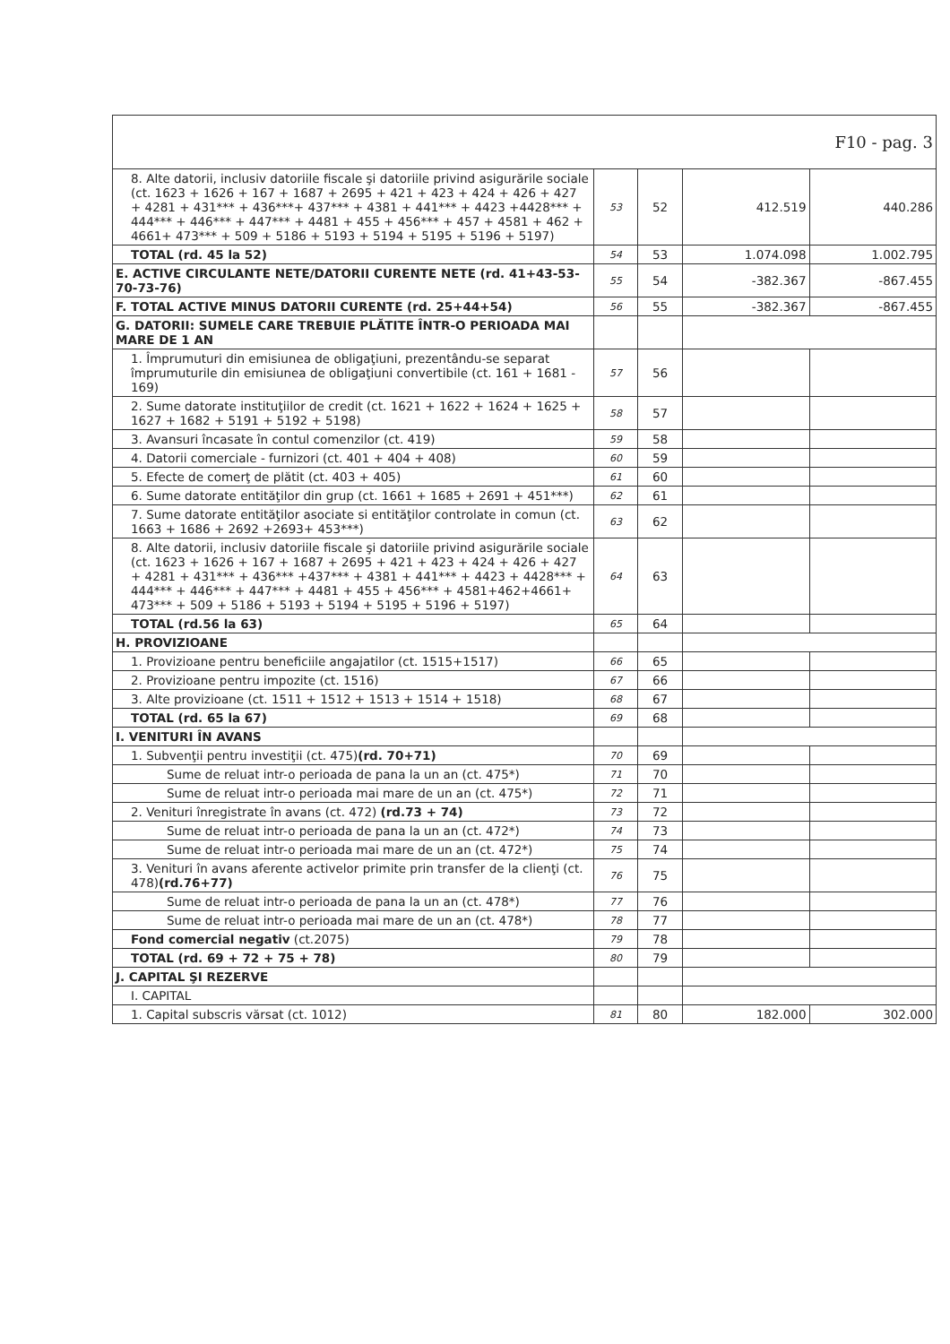| F10 - pag. 3 | | | | |
| 8. Alte datorii, inclusiv datoriile fiscale şi datoriile privind asigurările sociale (ct. 1623 + 1626 + 167 + 1687 + 2695 + 421 + 423 + 424 + 426 + 427 + 4281 + 431*** + 436***+ 437*** + 4381 + 441*** + 4423 +4428*** + 444*** + 446*** + 447*** + 4481 + 455 + 456*** + 457 + 4581 + 462 + 4661+ 473*** + 509 + 5186 + 5193 + 5194 + 5195 + 5196 + 5197) | 53 | 52 | 412.519 | 440.286 |
| TOTAL (rd. 45 la 52) | 54 | 53 | 1.074.098 | 1.002.795 |
| E. ACTIVE CIRCULANTE NETE/DATORII CURENTE NETE (rd. 41+43-53-70-73-76) | 55 | 54 | -382.367 | -867.455 |
| F. TOTAL ACTIVE MINUS DATORII CURENTE (rd. 25+44+54) | 56 | 55 | -382.367 | -867.455 |
| G. DATORII: SUMELE CARE TREBUIE PLĂTITE ÎNTR-O PERIOADA MAI MARE DE 1 AN | | | | |
| 1. Împrumuturi din emisiunea de obligaţiuni, prezentându-se separat împrumuturile din emisiunea de obligaţiuni convertibile (ct. 161 + 1681 - 169) | 57 | 56 | | |
| 2. Sume datorate instituţiilor de credit (ct. 1621 + 1622 + 1624 + 1625 + 1627 + 1682 + 5191 + 5192 + 5198) | 58 | 57 | | |
| 3. Avansuri încasate în contul comenzilor (ct. 419) | 59 | 58 | | |
| 4. Datorii comerciale - furnizori (ct. 401 + 404 + 408) | 60 | 59 | | |
| 5. Efecte de comerţ de plătit (ct. 403 + 405) | 61 | 60 | | |
| 6. Sume datorate entităţilor din grup (ct. 1661 + 1685 + 2691 + 451***) | 62 | 61 | | |
| 7. Sume datorate entităţilor asociate si entităţilor controlate in comun (ct. 1663 + 1686 + 2692 +2693+ 453***) | 63 | 62 | | |
| 8. Alte datorii, inclusiv datoriile fiscale şi datoriile privind asigurările sociale (ct. 1623 + 1626 + 167 + 1687 + 2695 + 421 + 423 + 424 + 426 + 427 + 4281 + 431*** + 436*** +437*** + 4381 + 441*** + 4423 + 4428*** + 444*** + 446*** + 447*** + 4481 + 455 + 456*** + 4581+462+4661+ 473*** + 509 + 5186 + 5193 + 5194 + 5195 + 5196 + 5197) | 64 | 63 | | |
| TOTAL (rd.56 la 63) | 65 | 64 | | |
| H. PROVIZIOANE | | | | |
| 1. Provizioane pentru beneficiile angajatilor (ct. 1515+1517) | 66 | 65 | | |
| 2. Provizioane pentru impozite (ct. 1516) | 67 | 66 | | |
| 3. Alte provizioane (ct. 1511 + 1512 + 1513 + 1514 + 1518) | 68 | 67 | | |
| TOTAL (rd. 65 la 67) | 69 | 68 | | |
| I. VENITURI ÎN AVANS | | | | |
| 1. Subvenţii pentru investiţii (ct. 475) (rd. 70+71) | 70 | 69 | | |
| Sume de reluat intr-o perioada de pana la un an (ct. 475*) | 71 | 70 | | |
| Sume de reluat intr-o perioada mai mare de un an (ct. 475*) | 72 | 71 | | |
| 2. Venituri înregistrate în avans (ct. 472) (rd.73 + 74) | 73 | 72 | | |
| Sume de reluat intr-o perioada de pana la un an (ct. 472*) | 74 | 73 | | |
| Sume de reluat intr-o perioada mai mare de un an (ct. 472*) | 75 | 74 | | |
| 3. Venituri în avans aferente activelor primite prin transfer de la clienţi (ct. 478) (rd.76+77) | 76 | 75 | | |
| Sume de reluat intr-o perioada de pana la un an (ct. 478*) | 77 | 76 | | |
| Sume de reluat intr-o perioada mai mare de un an (ct. 478*) | 78 | 77 | | |
| Fond comercial negativ (ct.2075) | 79 | 78 | | |
| TOTAL (rd. 69 + 72 + 75 + 78) | 80 | 79 | | |
| J. CAPITAL ŞI REZERVE | | | | |
| I. CAPITAL | | | | |
| 1. Capital subscris vărsat (ct. 1012) | 81 | 80 | 182.000 | 302.000 |